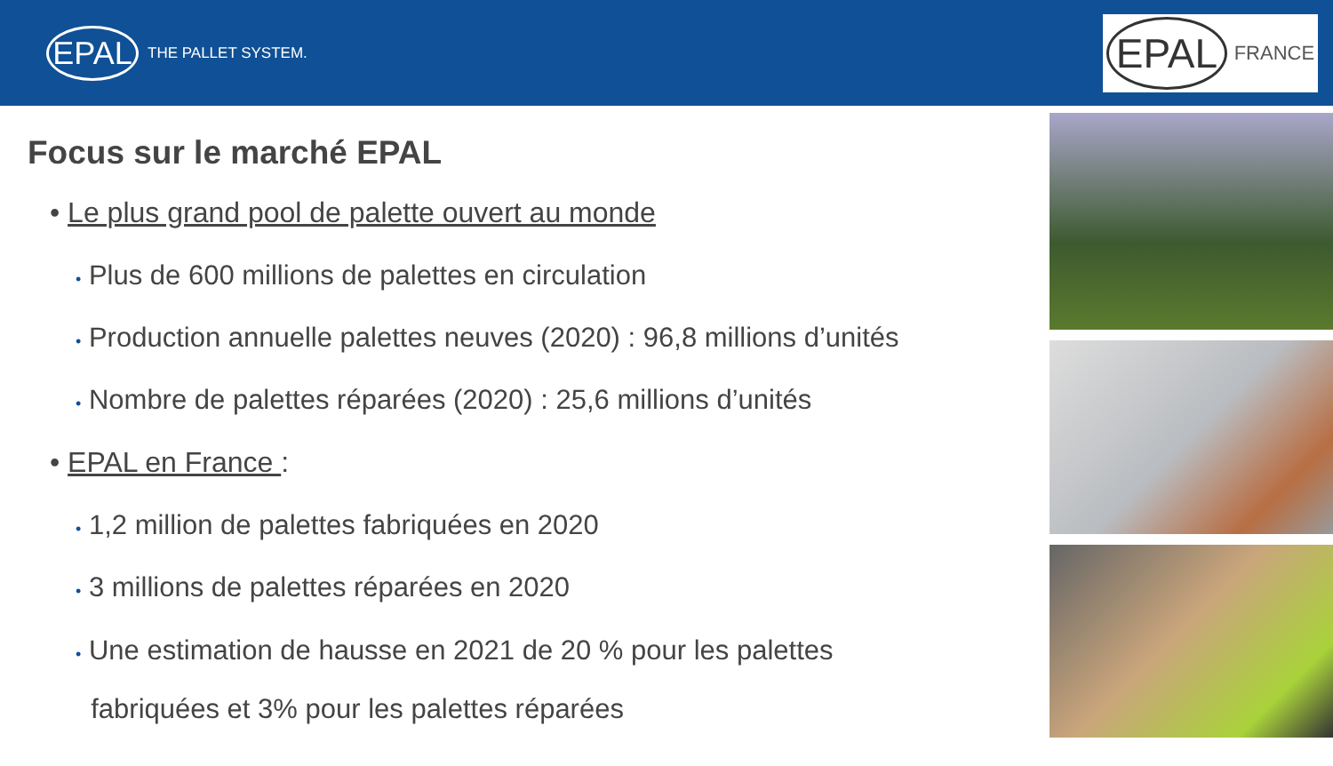EPAL
THE PALLET SYSTEM.
EPAL
FRANCE
Focus sur le marché EPAL
• Le plus grand pool de palette ouvert au monde
• Plus de 600 millions de palettes en circulation
• Production annuelle palettes neuves (2020) : 96,8 millions d’unités
• Nombre de palettes réparées (2020) : 25,6 millions d’unités
• EPAL en France :
• 1,2 million de palettes fabriquées en 2020
• 3 millions de palettes réparées en 2020
• Une estimation de hausse en 2021 de 20 % pour les palettes
fabriquées et 3% pour les palettes réparées